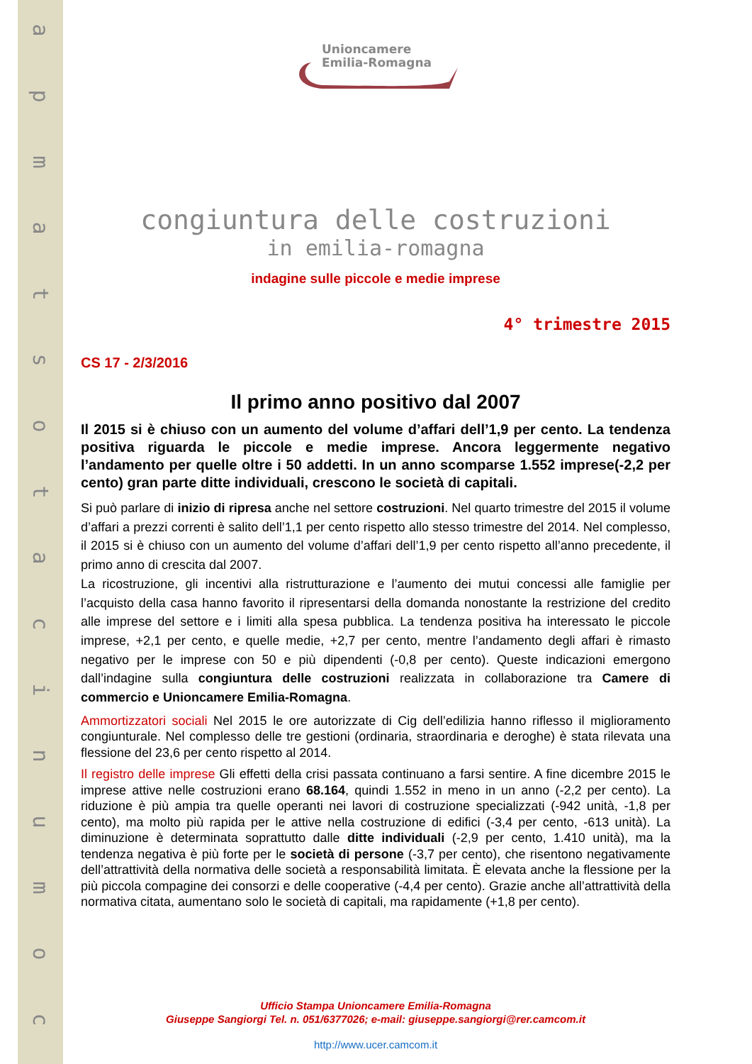apmatsotacinumoc
Unioncamere
Emilia-Romagna
congiuntura delle costruzioni
in emilia-romagna
indagine sulle piccole e medie imprese
4° trimestre 2015
CS 17 - 2/3/2016
Il primo anno positivo dal 2007
Il 2015 si è chiuso con un aumento del volume d’affari dell’1,9 per cento. La tendenza positiva riguarda le piccole e medie imprese. Ancora leggermente negativo l’andamento per quelle oltre i 50 addetti. In un anno scomparse 1.552 imprese(-2,2 per cento) gran parte ditte individuali, crescono le società di capitali.
Si può parlare di inizio di ripresa anche nel settore costruzioni. Nel quarto trimestre del 2015 il volume d’affari a prezzi correnti è salito dell’1,1 per cento rispetto allo stesso trimestre del 2014. Nel complesso, il 2015 si è chiuso con un aumento del volume d’affari dell’1,9 per cento rispetto all’anno precedente, il primo anno di crescita dal 2007.
La ricostruzione, gli incentivi alla ristrutturazione e l’aumento dei mutui concessi alle famiglie per l’acquisto della casa hanno favorito il ripresentarsi della domanda nonostante la restrizione del credito alle imprese del settore e i limiti alla spesa pubblica. La tendenza positiva ha interessato le piccole imprese, +2,1 per cento, e quelle medie, +2,7 per cento, mentre l’andamento degli affari è rimasto negativo per le imprese con 50 e più dipendenti (-0,8 per cento). Queste indicazioni emergono dall’indagine sulla congiuntura delle costruzioni realizzata in collaborazione tra Camere di commercio e Unioncamere Emilia-Romagna.
Ammortizzatori sociali Nel 2015 le ore autorizzate di Cig dell’edilizia hanno riflesso il miglioramento congiunturale. Nel complesso delle tre gestioni (ordinaria, straordinaria e deroghe) è stata rilevata una flessione del 23,6 per cento rispetto al 2014.
Il registro delle imprese Gli effetti della crisi passata continuano a farsi sentire. A fine dicembre 2015 le imprese attive nelle costruzioni erano 68.164, quindi 1.552 in meno in un anno (-2,2 per cento). La riduzione è più ampia tra quelle operanti nei lavori di costruzione specializzati (-942 unità, -1,8 per cento), ma molto più rapida per le attive nella costruzione di edifici (-3,4 per cento, -613 unità). La diminuzione è determinata soprattutto dalle ditte individuali (-2,9 per cento, 1.410 unità), ma la tendenza negativa è più forte per le società di persone (-3,7 per cento), che risentono negativamente dell’attrattività della normativa delle società a responsabilità limitata. È elevata anche la flessione per la più piccola compagine dei consorzi e delle cooperative (-4,4 per cento). Grazie anche all’attrattività della normativa citata, aumentano solo le società di capitali, ma rapidamente (+1,8 per cento).
Ufficio Stampa Unioncamere Emilia-Romagna
Giuseppe Sangiorgi Tel. n. 051/6377026; e-mail: giuseppe.sangiorgi@rer.camcom.it
http://www.ucer.camcom.it